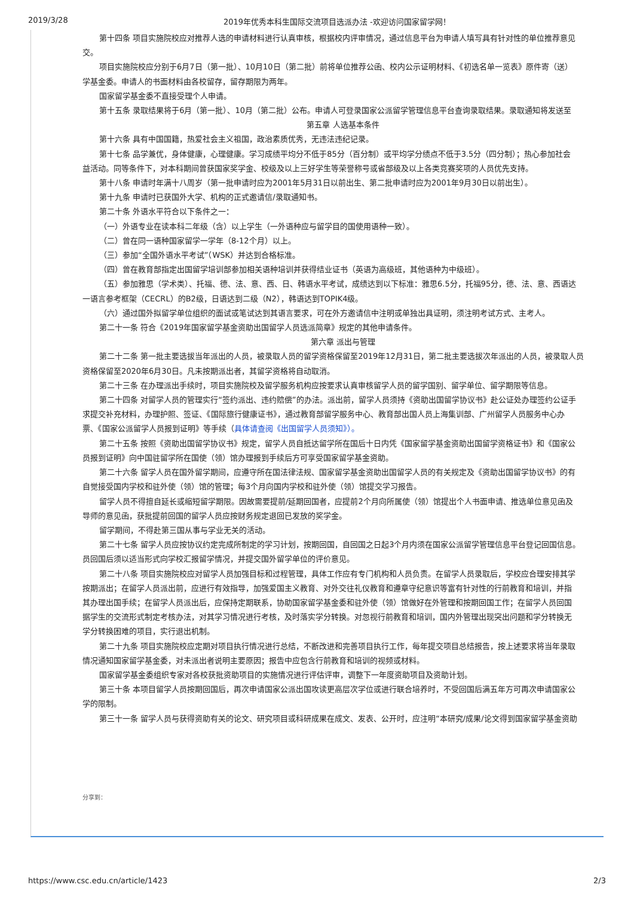2019/3/28 2019年优秀本科生国际交流项目选派办法 -欢迎访问国家留学网！
第十四条 项目实施院校应对推荐人选的申请材料进行认真审核，根据校内评审情况，通过信息平台为申请人填写具有针对性的单位推荐意见
交。
项目实施院校应分别于6月7日（第一批）、10月10日（第二批）前将单位推荐公函、校内公示证明材料、《初选名单一览表》原件寄（送）
学基金委。申请人的书面材料由各校留存，留存期限为两年。
国家留学基金委不直接受理个人申请。
第十五条 录取结果将于6月（第一批）、10月（第二批）公布。申请人可登录国家公派留学管理信息平台查询录取结果。录取通知将发送至
第五章 人选基本条件
第十六条 具有中国国籍，热爱社会主义祖国，政治素质优秀，无违法违纪记录。
第十七条 品学兼优，身体健康，心理健康。学习成绩平均分不低于85分（百分制）或平均学分绩点不低于3.5分（四分制）；热心参加社会
益活动。同等条件下，对本科期间曾获国家奖学金、校级及以上三好学生等荣誉称号或省部级及以上各类竞赛奖项的人员优先支持。
第十八条 申请时年满十八周岁（第一批申请时应为2001年5月31日以前出生、第二批申请时应为2001年9月30日以前出生）。
第十九条 申请时已获国外大学、机构的正式邀请信/录取通知书。
第二十条 外语水平符合以下条件之一：
（一）外语专业在读本科二年级（含）以上学生（一外语种应与留学目的国使用语种一致）。
（二）曾在同一语种国家留学一学年（8-12个月）以上。
（三）参加“全国外语水平考试”（WSK）并达到合格标准。
（四）曾在教育部指定出国留学培训部参加相关语种培训并获得结业证书（英语为高级班，其他语种为中级班）。
（五）参加雅思（学术类）、托福、德、法、意、西、日、韩语水平考试，成绩达到以下标准：雅思6.5分，托福95分，德、法、意、西语达
一语言参考框架（CECRL）的B2级，日语达到二级（N2），韩语达到TOPIK4级。
（六）通过国外拟留学单位组织的面试或笔试达到其语言要求，可在外方邀请信中注明或单独出具证明，须注明考试方式、主考人。
第二十一条 符合《2019年国家留学基金资助出国留学人员选派简章》规定的其他申请条件。
第六章 派出与管理
第二十二条 第一批主要选拔当年派出的人员，被录取人员的留学资格保留至2019年12月31日，第二批主要选拔次年派出的人员，被录取人员
资格保留至2020年6月30日。凡未按期派出者，其留学资格将自动取消。
第二十三条 在办理派出手续时，项目实施院校及留学服务机构应按要求认真审核留学人员的留学国别、留学单位、留学期限等信息。
第二十四条 对留学人员的管理实行“签约派出、违约赔偿”的办法。派出前，留学人员须持《资助出国留学协议书》赴公证处办理签约公证手
求提交补充材料，办理护照、签证、《国际旅行健康证书》，通过教育部留学服务中心、教育部出国人员上海集训部、广州留学人员服务中心办
票、《国家公派留学人员报到证明》等手续（具体请查阅《出国留学人员须知》）。
第二十五条 按照《资助出国留学协议书》规定，留学人员自抵达留学所在国后十日内凭《国家留学基金资助出国留学资格证书》和《国家公
员报到证明》向中国驻留学所在国使（领）馆办理报到手续后方可享受国家留学基金资助。
第二十六条 留学人员在国外留学期间，应遵守所在国法律法规、国家留学基金资助出国留学人员的有关规定及《资助出国留学协议书》的有
自觉接受国内学校和驻外使（领）馆的管理；每3个月向国内学校和驻外使（领）馆提交学习报告。
留学人员不得擅自延长或缩短留学期限。因故需要提前/延期回国者，应提前2个月向所属使（领）馆提出个人书面申请、推选单位意见函及
导师的意见函，获批提前回国的留学人员应按财务规定退回已发放的奖学金。
留学期间，不得赴第三国从事与学业无关的活动。
第二十七条 留学人员应按协议约定完成所制定的学习计划，按期回国，自回国之日起3个月内须在国家公派留学管理信息平台登记回国信息。
员回国后须以适当形式向学校汇报留学情况，并提交国外留学单位的评价意见。
第二十八条 项目实施院校应对留学人员加强目标和过程管理，具体工作应有专门机构和人员负责。在留学人员录取后，学校应合理安排其学
按期派出；在留学人员派出前，应进行有效指导，加强爱国主义教育、对外交往礼仪教育和遵章守纪意识等富有针对性的行前教育和培训，并指
其办理出国手续；在留学人员派出后，应保持定期联系，协助国家留学基金委和驻外使（领）馆做好在外管理和按期回国工作；在留学人员回国
据学生的交流形式制定考核办法，对其学习情况进行考核，及时落实学分转换。对忽视行前教育和培训，国内外管理出现突出问题和学分转换无
学分转换困难的项目，实行退出机制。
第二十九条 项目实施院校应定期对项目执行情况进行总结，不断改进和完善项目执行工作，每年提交项目总结报告，按上述要求将当年录取
情况通知国家留学基金委，对未派出者说明主要原因；报告中应包含行前教育和培训的视频或材料。
国家留学基金委组织专家对各校获批资助项目的实施情况进行评估评审，调整下一年度资助项目及资助计划。
第三十条 本项目留学人员按期回国后，再次申请国家公派出国攻读更高层次学位或进行联合培养时，不受回国后满五年方可再次申请国家公
学的限制。
第三十一条 留学人员与获得资助有关的论文、研究项目或科研成果在成文、发表、公开时，应注明“本研究/成果/论文得到国家留学基金资助
分享到：
https://www.csc.edu.cn/article/1423 2/3